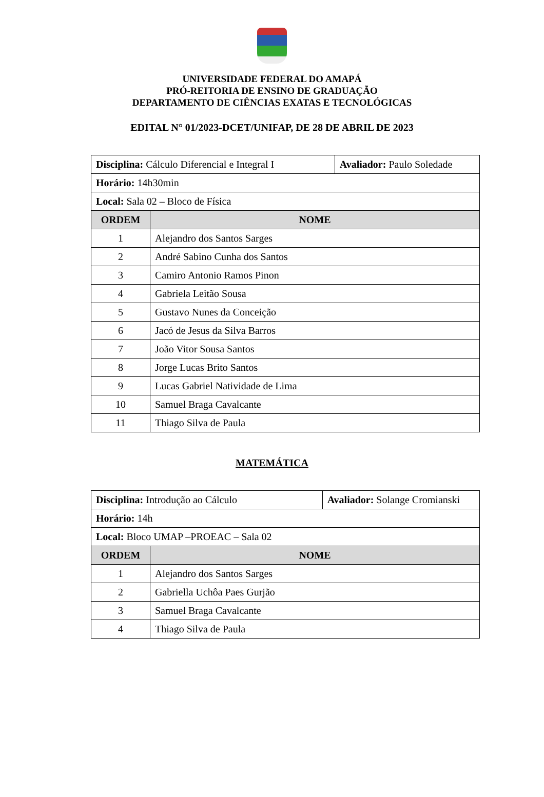UNIVERSIDADE FEDERAL DO AMAPÁ
PRÓ-REITORIA DE ENSINO DE GRADUAÇÃO
DEPARTAMENTO DE CIÊNCIAS EXATAS E TECNOLÓGICAS
EDITAL N° 01/2023-DCET/UNIFAP, DE 28 DE ABRIL DE 2023
| Disciplina: Cálculo Diferencial e Integral I | | Avaliador: Paulo Soledade |
| Horário: 14h30min | | |
| Local: Sala 02 – Bloco de Física | | |
| ORDEM | NOME | |
| 1 | Alejandro dos Santos Sarges | |
| 2 | André Sabino Cunha dos Santos | |
| 3 | Camiro Antonio Ramos Pinon | |
| 4 | Gabriela Leitão Sousa | |
| 5 | Gustavo Nunes da Conceição | |
| 6 | Jacó de Jesus da Silva Barros | |
| 7 | João Vitor Sousa Santos | |
| 8 | Jorge Lucas Brito Santos | |
| 9 | Lucas Gabriel Natividade de Lima | |
| 10 | Samuel Braga Cavalcante | |
| 11 | Thiago Silva de Paula | |
MATEMÁTICA
| Disciplina: Introdução ao Cálculo | | Avaliador: Solange Cromianski |
| Horário: 14h | | |
| Local: Bloco UMAP –PROEAC – Sala 02 | | |
| ORDEM | NOME | |
| 1 | Alejandro dos Santos Sarges | |
| 2 | Gabriella Uchôa Paes Gurjão | |
| 3 | Samuel Braga Cavalcante | |
| 4 | Thiago Silva de Paula | |